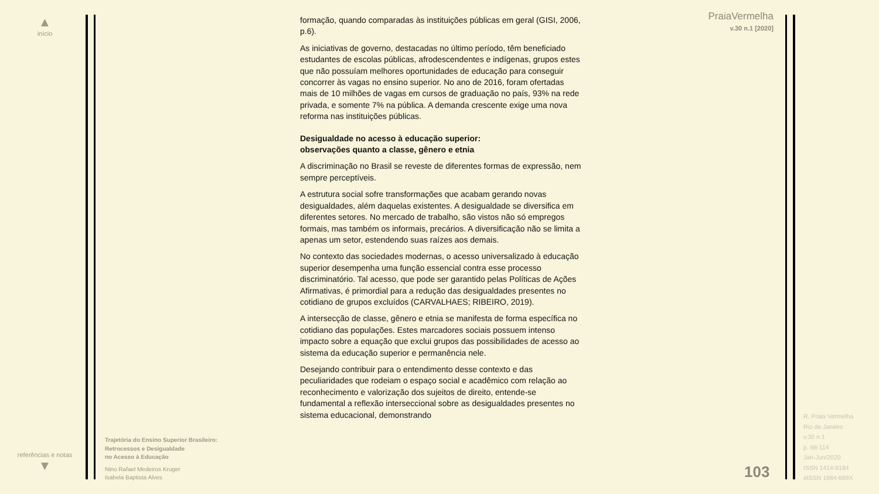▲
início
referências e notas
▼
formação, quando comparadas às instituições públicas em geral (GISI, 2006, p.6).
As iniciativas de governo, destacadas no último período, têm beneficiado estudantes de escolas públicas, afrodescendentes e indígenas, grupos estes que não possuíam melhores oportunidades de educação para conseguir concorrer às vagas no ensino superior. No ano de 2016, foram ofertadas mais de 10 milhões de vagas em cursos de graduação no país, 93% na rede privada, e somente 7% na pública. A demanda crescente exige uma nova reforma nas instituições públicas.
Desigualdade no acesso à educação superior:
observações quanto a classe, gênero e etnia
A discriminação no Brasil se reveste de diferentes formas de expressão, nem sempre perceptíveis.
A estrutura social sofre transformações que acabam gerando novas desigualdades, além daquelas existentes. A desigualdade se diversifica em diferentes setores. No mercado de trabalho, são vistos não só empregos formais, mas também os informais, precários. A diversificação não se limita a apenas um setor, estendendo suas raízes aos demais.
No contexto das sociedades modernas, o acesso universalizado à educação superior desempenha uma função essencial contra esse processo discriminatório. Tal acesso, que pode ser garantido pelas Políticas de Ações Afirmativas, é primordial para a redução das desigualdades presentes no cotidiano de grupos excluídos (CARVALHAES; RIBEIRO, 2019).
A intersecção de classe, gênero e etnia se manifesta de forma específica no cotidiano das populações. Estes marcadores sociais possuem intenso impacto sobre a equação que exclui grupos das possibilidades de acesso ao sistema da educação superior e permanência nele.
Desejando contribuir para o entendimento desse contexto e das peculiaridades que rodeiam o espaço social e acadêmico com relação ao reconhecimento e valorização dos sujeitos de direito, entende-se fundamental a reflexão interseccional sobre as desigualdades presentes no sistema educacional, demonstrando
Trajetória do Ensino Superior Brasileiro:
Retrocessos e Desigualdade
no Acesso à Educação
Nino Rafael Medeiros Kruger
Isabela Baptista Alves
PraiaVermelha
v.30 n.1 [2020]
103
R. Praia Vermelha
Rio de Janeiro
v.30 n.1
p. 88-114
Jan-Jun/2020
ISSN 1414-9184
eISSN 1984-669X